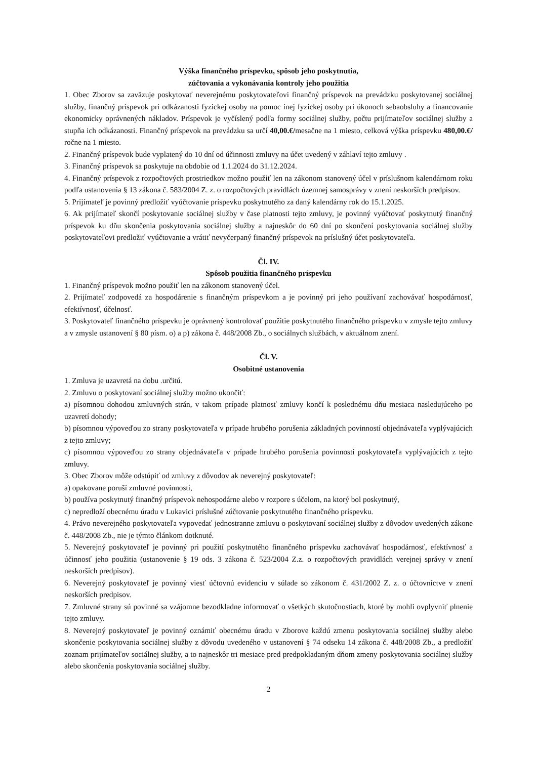Výška finančného príspevku, spôsob jeho poskytnutia,
zúčtovania a vykonávania kontroly jeho použitia
1. Obec Zborov sa zaväzuje poskytovať neverejnému poskytovateľovi finančný príspevok na prevádzku poskytovanej sociálnej služby, finančný príspevok pri odkázanosti fyzickej osoby na pomoc inej fyzickej osoby pri úkonoch sebaobsluhy a financovanie ekonomicky oprávnených nákladov. Príspevok je vyčíslený podľa formy sociálnej služby, počtu prijímateľov sociálnej služby a stupňa ich odkázanosti. Finančný príspevok na prevádzku sa určí 40,00.€/mesačne na 1 miesto, celková výška príspevku 480,00.€/ ročne na 1 miesto.
2. Finančný príspevok bude vyplatený do 10 dní od účinnosti zmluvy na účet uvedený v záhlaví tejto zmluvy .
3. Finančný príspevok sa poskytuje na obdobie od 1.1.2024 do 31.12.2024.
4. Finančný príspevok z rozpočtových prostriedkov možno použiť len na zákonom stanovený účel v príslušnom kalendárnom roku podľa ustanovenia § 13 zákona č. 583/2004 Z. z. o rozpočtových pravidlách územnej samosprávy v znení neskorších predpisov.
5. Prijímateľ je povinný predložiť vyúčtovanie príspevku poskytnutého za daný kalendárny rok do 15.1.2025.
6. Ak prijímateľ skončí poskytovanie sociálnej služby v čase platnosti tejto zmluvy, je povinný vyúčtovať poskytnutý finančný príspevok ku dňu skončenia poskytovania sociálnej služby a najneskôr do 60 dní po skončení poskytovania sociálnej služby poskytovateľovi predložiť vyúčtovanie a vrátiť nevyčerpaný finančný príspevok na príslušný účet poskytovateľa.
Čl. IV.
Spôsob použitia finančného príspevku
1. Finančný príspevok možno použiť len na zákonom stanovený účel.
2. Prijímateľ zodpovedá za hospodárenie s finančným príspevkom a je povinný pri jeho používaní zachovávať hospodárnosť, efektívnosť, účelnosť.
3. Poskytovateľ finančného príspevku je oprávnený kontrolovať použitie poskytnutého finančného príspevku v zmysle tejto zmluvy a v zmysle ustanovení § 80 písm. o) a p) zákona č. 448/2008 Zb., o sociálnych službách, v aktuálnom znení.
Čl. V.
Osobitné ustanovenia
1. Zmluva je uzavretá na dobu .určitú.
2. Zmluvu o poskytovaní sociálnej služby možno ukončiť:
a) písomnou dohodou zmluvných strán, v takom prípade platnosť zmluvy končí k poslednému dňu mesiaca nasledujúceho po uzavretí dohody;
b) písomnou výpoveďou zo strany poskytovateľa v prípade hrubého porušenia základných povinností objednávateľa vyplývajúcich z tejto zmluvy;
c) písomnou výpoveďou zo strany objednávateľa v prípade hrubého porušenia povinností poskytovateľa vyplývajúcich z tejto zmluvy.
3. Obec Zborov môže odstúpiť od zmluvy z dôvodov ak neverejný poskytovateľ:
a) opakovane poruší zmluvné povinnosti,
b) používa poskytnutý finančný príspevok nehospodárne alebo v rozpore s účelom, na ktorý bol poskytnutý,
c) nepredloží obecnému úradu v Lukavici príslušné zúčtovanie poskytnutého finančného príspevku.
4. Právo neverejného poskytovateľa vypovedať jednostranne zmluvu o poskytovaní sociálnej služby z dôvodov uvedených zákone č. 448/2008 Zb., nie je týmto článkom dotknuté.
5. Neverejný poskytovateľ je povinný pri použití poskytnutého finančného príspevku zachovávať hospodárnosť, efektívnosť a účinnosť jeho použitia (ustanovenie § 19 ods. 3 zákona č. 523/2004 Z.z. o rozpočtových pravidlách verejnej správy v znení neskorších predpisov).
6. Neverejný poskytovateľ je povinný viesť účtovnú evidenciu v súlade so zákonom č. 431/2002 Z. z. o účtovníctve v znení neskorších predpisov.
7. Zmluvné strany sú povinné sa vzájomne bezodkladne informovať o všetkých skutočnostiach, ktoré by mohli ovplyvniť plnenie tejto zmluvy.
8. Neverejný poskytovateľ je povinný oznámiť obecnému úradu v Zborove každú zmenu poskytovania sociálnej služby alebo skončenie poskytovania sociálnej služby z dôvodu uvedeného v ustanovení § 74 odseku 14 zákona č. 448/2008 Zb., a predložiť zoznam prijímateľov sociálnej služby, a to najneskôr tri mesiace pred predpokladaným dňom zmeny poskytovania sociálnej služby alebo skončenia poskytovania sociálnej služby.
2